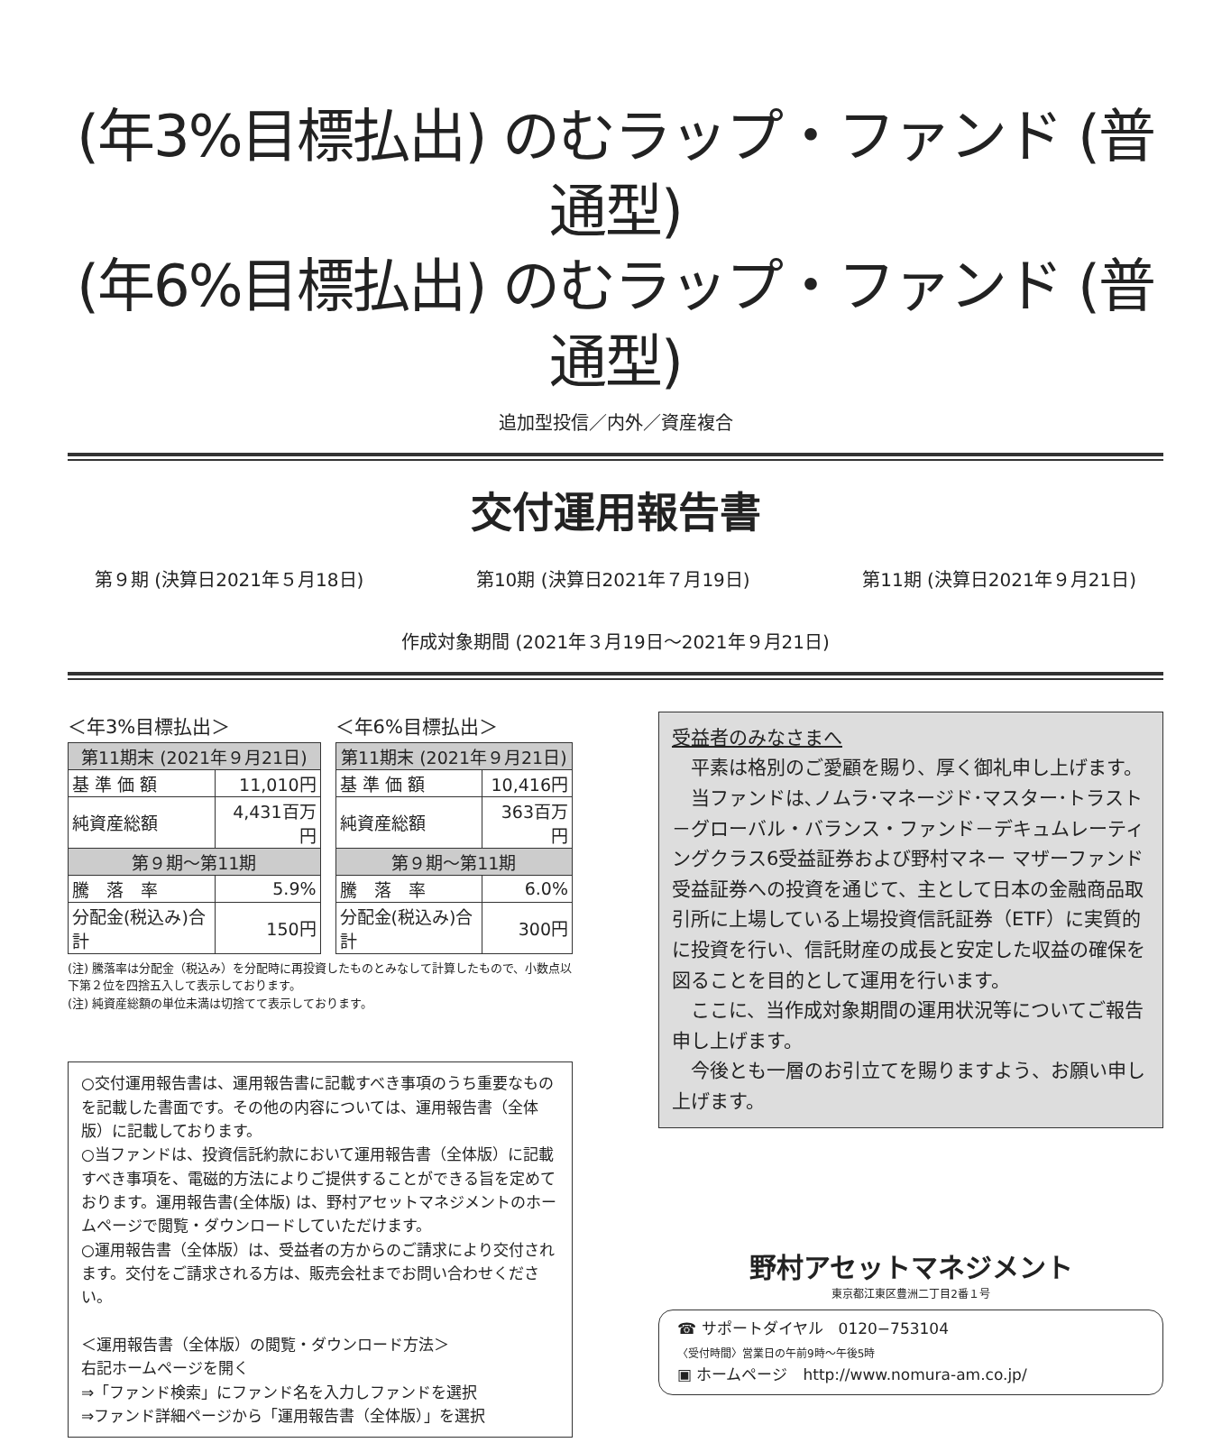(年3%目標払出) のむラップ・ファンド (普通型)
(年6%目標払出) のむラップ・ファンド (普通型)
追加型投信／内外／資産複合
交付運用報告書
第９期 (決算日2021年５月18日) 第10期 (決算日2021年７月19日) 第11期 (決算日2021年９月21日)
作成対象期間 (2021年３月19日～2021年９月21日)
＜年3%目標払出＞
| 第11期末 (2021年９月21日) | |
| --- | --- |
| 基 準 価 額 | 11,010円 |
| 純資産総額 | 4,431百万円 |
| 第９期～第11期 | |
| 騰 落 率 | 5.9% |
| 分配金(税込み)合計 | 150円 |
＜年6%目標払出＞
| 第11期末 (2021年９月21日) | |
| --- | --- |
| 基 準 価 額 | 10,416円 |
| 純資産総額 | 363百万円 |
| 第９期～第11期 | |
| 騰 落 率 | 6.0% |
| 分配金(税込み)合計 | 300円 |
(注) 騰落率は分配金（税込み）を分配時に再投資したものとみなして計算したもので、小数点以下第２位を四捨五入して表示しております。
(注) 純資産総額の単位未満は切捨てて表示しております。
○交付運用報告書は、運用報告書に記載すべき事項のうち重要なものを記載した書面です。その他の内容については、運用報告書（全体版）に記載しております。
○当ファンドは、投資信託約款において運用報告書（全体版）に記載すべき事項を、電磁的方法によりご提供することができる旨を定めております。運用報告書(全体版) は、野村アセットマネジメントのホームページで閲覧・ダウンロードしていただけます。
○運用報告書（全体版）は、受益者の方からのご請求により交付されます。交付をご請求される方は、販売会社までお問い合わせください。
＜運用報告書（全体版）の閲覧・ダウンロード方法＞
右記ホームページを開く
⇒「ファンド検索」にファンド名を入力しファンドを選択
⇒ファンド詳細ページから「運用報告書（全体版）」を選択
受益者のみなさまへ
　平素は格別のご愛顧を賜り、厚く御礼申し上げます。
　当ファンドは､ノムラ･マネージド･マスター･トラスト－グローバル・バランス・ファンド－デキュムレーティングクラス6受益証券および野村マネー マザーファンド受益証券への投資を通じて、主として日本の金融商品取引所に上場している上場投資信託証券（ETF）に実質的に投資を行い、信託財産の成長と安定した収益の確保を図ることを目的として運用を行います。
　ここに、当作成対象期間の運用状況等についてご報告申し上げます。
　今後とも一層のお引立てを賜りますよう、お願い申し上げます。
野村アセットマネジメント
東京都江東区豊洲二丁目2番１号
☎ サポートダイヤル　0120−753104
〈受付時間〉営業日の午前9時～午後5時
▣ ホームページ　http://www.nomura-am.co.jp/